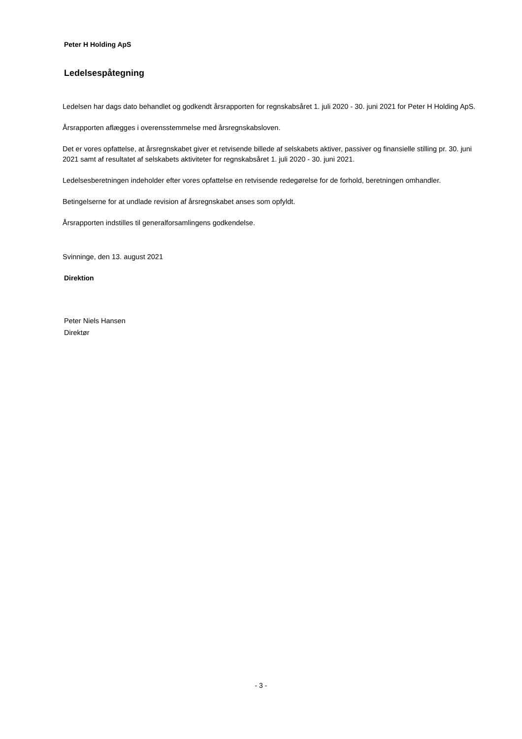Peter H Holding ApS
Ledelsespåtegning
Ledelsen har dags dato behandlet og godkendt årsrapporten for regnskabsåret 1. juli 2020 - 30. juni 2021 for Peter H Holding ApS.
Årsrapporten aflægges i overensstemmelse med årsregnskabsloven.
Det er vores opfattelse, at årsregnskabet giver et retvisende billede af selskabets aktiver, passiver og finansielle stilling pr. 30. juni 2021 samt af resultatet af selskabets aktiviteter for regnskabsåret 1. juli 2020 - 30. juni 2021.
Ledelsesberetningen indeholder efter vores opfattelse en retvisende redegørelse for de forhold, beretningen omhandler.
Betingelserne for at undlade revision af årsregnskabet anses som opfyldt.
Årsrapporten indstilles til generalforsamlingens godkendelse.
Svinninge, den 13. august 2021
Direktion
Peter Niels Hansen
Direktør
- 3 -